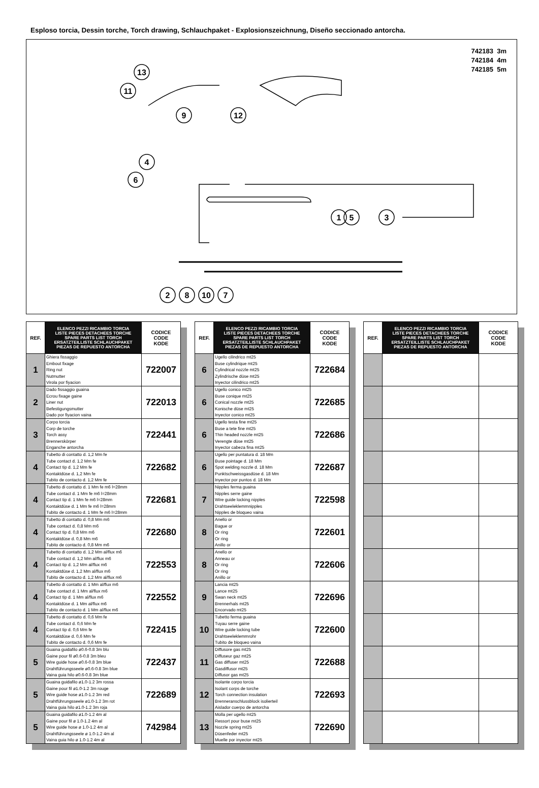Esploso torcia, Dessin torche, Torch drawing, Schlauchpaket - Explosionszeichnung, Diseño seccionado antorcha.
742183 3m
742184 4m
742185 5m
13
11
9
12
4
6
1
5
3
2
8
10
7
| REF. | ELENCO PEZZI RICAMBIO TORCIA LISTE PIECES DETACHEES TORCHE SPARE PARTS LIST TORCH ERSATZTEILLISTE SCHLAUCHPAKET PIEZAS DE REPUESTO ANTORCHA | CODICE CODE KODE |
| --- | --- | --- |
| 1 | Ghiera fissaggio Embout fixage Ring nut Nutmutter Virola por fiyacion | 722007 |
| 2 | Dado fissaggio guaina Ecrou fixage gaine Liner nut Befestigungsmutter Dado por fiyacion vaina | 722013 |
| 3 | Corpo torcia Corp de torche Torch assy Brennerskörper Enganche antorcha | 722441 |
| 4 | Tubetto di contatto d. 1,2 Mm fe Tube contact d. 1,2 Mm fe Contact tip d. 1,2 Mm fe Kontaktdüse d. 1,2 Mm fe Tubito de contacto d. 1,2 Mm fe | 722682 |
| 4 | Tubetto di contatto d. 1 Mm fe m6 l=28mm Tube contact d. 1 Mm fe m6 l=28mm Contact tip d. 1 Mm fe m6 l=28mm Kontaktdüse d. 1 Mm fe m6 l=28mm Tubito de contacto d. 1 Mm fe m6 l=28mm | 722681 |
| 4 | Tubetto di contatto d. 0,8 Mm m6 Tube contact d. 0,8 Mm m6 Contact tip d. 0,8 Mm m6 Kontaktdüse d. 0,8 Mm m6 Tubito de contacto d. 0,8 Mm m6 | 722680 |
| 4 | Tubetto di contatto d. 1,2 Mm al/flux m6 Tube contact d. 1,2 Mm al/flux m6 Contact tip d. 1,2 Mm al/flux m6 Kontaktdüse d. 1,2 Mm al/flux m6 Tubito de contacto d. 1,2 Mm al/flux m6 | 722553 |
| 4 | Tubetto di contatto d. 1 Mm al/flux m6 Tube contact d. 1 Mm al/flux m6 Contact tip d. 1 Mm al/flux m6 Kontaktdüse d. 1 Mm al/flux m6 Tubito de contacto d. 1 Mm al/flux m6 | 722552 |
| 4 | Tubetto di contatto d. 0,6 Mm fe Tube contact d. 0,6 Mm fe Contact tip d. 0,6 Mm fe Kontaktdüse d. 0,6 Mm fe Tubito de contacto d. 0,6 Mm fe | 722415 |
| 5 | Guaina guidafilo ø0.6-0.8 3m blu Gaine pour fil ø0.6-0.8 3m bleu Wire guide hose ø0.6-0.8 3m blue Drahtführungsseele ø0.6-0.8 3m blue Vaina guia hilo ø0.6-0.8 3m blue | 722437 |
| 5 | Guaina guidafilo ø1.0-1.2 3m rossa Gaine pour fil ø1.0-1.2 3m rouge Wire guide hose ø1.0-1.2 3m red Drahtführungsseele ø1.0-1.2 3m rot Vaina guia hilo ø1.0-1.2 3m roja | 722689 |
| 5 | Guaina guidafilo ø1.0-1.2 4m al Gaine pour fil ø 1.0-1.2 4m al Wire guide hose ø 1.0-1.2 4m al Drahtführungsseele ø 1.0-1.2 4m al Vaina guia hilo ø 1.0-1.2 4m al | 742984 |
| REF. | ELENCO PEZZI RICAMBIO TORCIA LISTE PIECES DETACHEES TORCHE SPARE PARTS LIST TORCH ERSATZTEILLISTE SCHLAUCHPAKET PIEZAS DE REPUESTO ANTORCHA | CODICE CODE KODE |
| --- | --- | --- |
| 6 | Ugello cilindrico mt25 Buse cylindrique mt25 Cylindrical nozzle mt25 Zylindrische düse mt25 Inyector cilindrico mt25 | 722684 |
| 6 | Ugello conico mt25 Buse conique mt25 Conical nozzle mt25 Konische düse mt25 Inyector conico mt25 | 722685 |
| 6 | Ugello testa fine mt25 Buse a tete fine mt25 Thin headed nozzle mt25 Verengte düse mt25 Inyector cabeza fina mt25 | 722686 |
| 6 | Ugello per puntatura d. 18 Mm Buse pointage d. 18 Mm Spot welding nozzle d. 18 Mm Punktschweissgasdüse d. 18 Mm Inyector por puntos d. 18 Mm | 722687 |
| 7 | Nipples ferma guaina Nipples serre gaine Wire guide locking nipples Drahtseeleklemmnipples Nipples de bloqueo vaina | 722598 |
| 8 | Anello or Bague or Or ring Or ring Anillo or | 722601 |
| 8 | Anello or Anneau or Or ring Or ring Anillo or | 722606 |
| 9 | Lancia mt25 Lance mt25 Swan neck mt25 Brennerhals mt25 Encorvado mt25 | 722696 |
| 10 | Tubetto ferma guaina Tuyau serre gaine Wire guide locking tube Drahtseeleklemmrohr Tubito de bloqueo vaina | 722600 |
| 11 | Diffusore gas mt25 Diffuseur gaz mt25 Gas diffuser mt25 Gasdiffusor mt25 Diffusor gas mt25 | 722688 |
| 12 | Isolante corpo torcia Isolant corps de torche Torch connection insulation Brenneranschlussblock isolierteil Aislador cuerpo de antorcha | 722693 |
| 13 | Molla per ugello mt25 Ressort pour buse mt25 Nozzle spring mt25 Düsenfeder mt25 Muelle por inyector mt25 | 722690 |
| REF. | ELENCO PEZZI RICAMBIO TORCIA LISTE PIECES DETACHEES TORCHE SPARE PARTS LIST TORCH ERSATZTEILLISTE SCHLAUCHPAKET PIEZAS DE REPUESTO ANTORCHA | CODICE CODE KODE |
| --- | --- | --- |